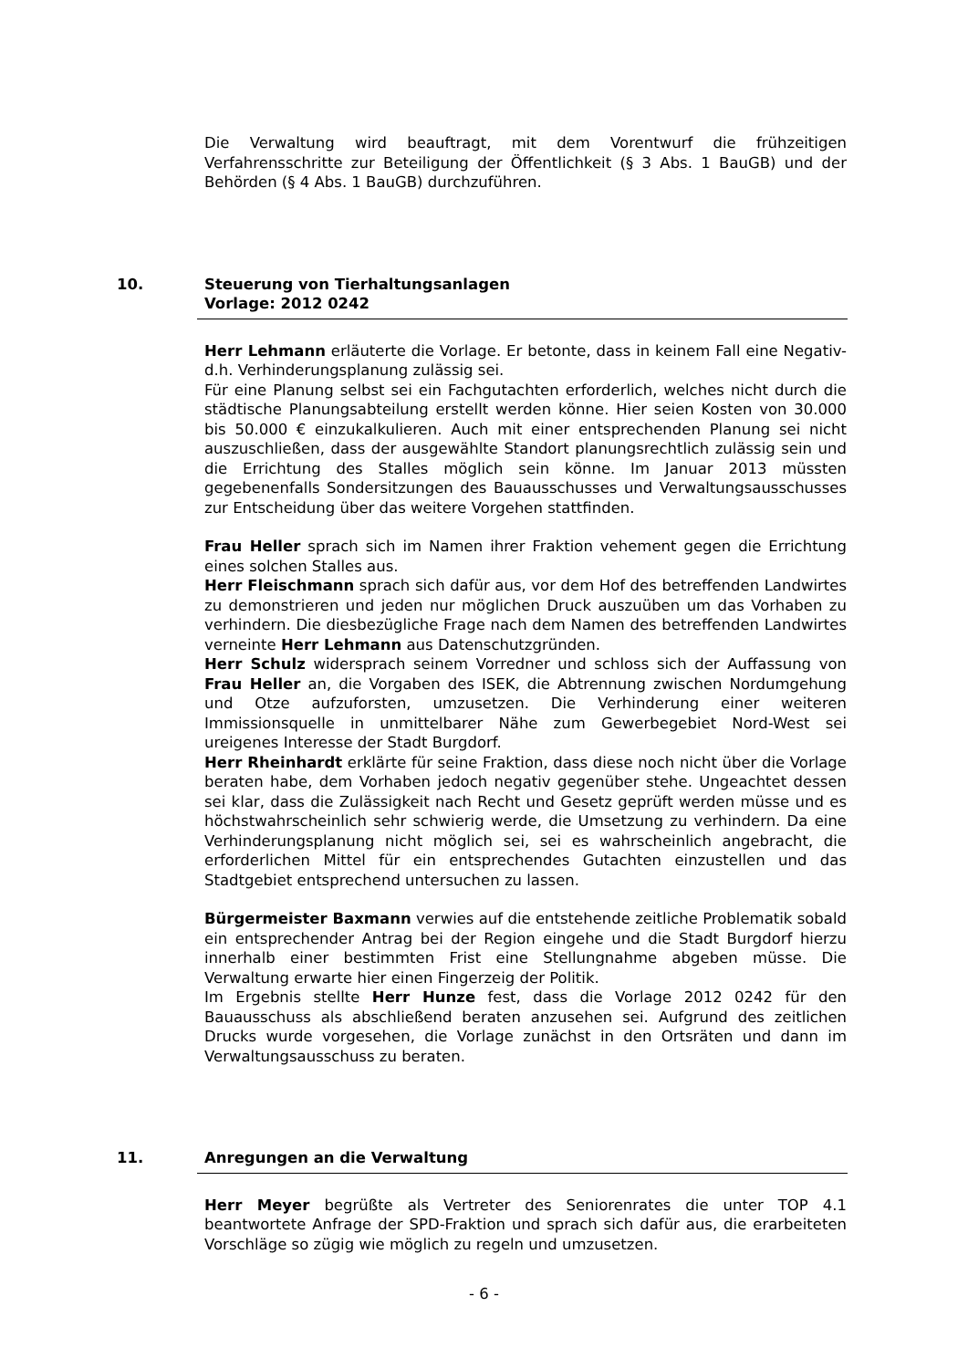Die Verwaltung wird beauftragt, mit dem Vorentwurf die frühzeitigen Verfahrensschritte zur Beteiligung der Öffentlichkeit (§ 3 Abs. 1 BauGB) und der Behörden (§ 4 Abs. 1 BauGB) durchzuführen.
10. Steuerung von Tierhaltungsanlagen
Vorlage: 2012 0242
Herr Lehmann erläuterte die Vorlage. Er betonte, dass in keinem Fall eine Negativ- d.h. Verhinderungsplanung zulässig sei.
Für eine Planung selbst sei ein Fachgutachten erforderlich, welches nicht durch die städtische Planungsabteilung erstellt werden könne. Hier seien Kosten von 30.000 bis 50.000 € einzukalkulieren. Auch mit einer entsprechenden Planung sei nicht auszuschließen, dass der ausgewählte Standort planungsrechtlich zulässig sein und die Errichtung des Stalles möglich sein könne. Im Januar 2013 müssten gegebenenfalls Sondersitzungen des Bauausschusses und Verwaltungsausschusses zur Entscheidung über das weitere Vorgehen stattfinden.
Frau Heller sprach sich im Namen ihrer Fraktion vehement gegen die Errichtung eines solchen Stalles aus.
Herr Fleischmann sprach sich dafür aus, vor dem Hof des betreffenden Landwirtes zu demonstrieren und jeden nur möglichen Druck auszuüben um das Vorhaben zu verhindern. Die diesbezügliche Frage nach dem Namen des betreffenden Landwirtes verneinte Herr Lehmann aus Datenschutzgründen.
Herr Schulz widersprach seinem Vorredner und schloss sich der Auffassung von Frau Heller an, die Vorgaben des ISEK, die Abtrennung zwischen Nordumgehung und Otze aufzuforsten, umzusetzen. Die Verhinderung einer weiteren Immissionsquelle in unmittelbarer Nähe zum Gewerbegebiet Nord-West sei ureigenes Interesse der Stadt Burgdorf.
Herr Rheinhardt erklärte für seine Fraktion, dass diese noch nicht über die Vorlage beraten habe, dem Vorhaben jedoch negativ gegenüber stehe. Ungeachtet dessen sei klar, dass die Zulässigkeit nach Recht und Gesetz geprüft werden müsse und es höchstwahrscheinlich sehr schwierig werde, die Umsetzung zu verhindern. Da eine Verhinderungsplanung nicht möglich sei, sei es wahrscheinlich angebracht, die erforderlichen Mittel für ein entsprechendes Gutachten einzustellen und das Stadtgebiet entsprechend untersuchen zu lassen.
Bürgermeister Baxmann verwies auf die entstehende zeitliche Problematik sobald ein entsprechender Antrag bei der Region eingehe und die Stadt Burgdorf hierzu innerhalb einer bestimmten Frist eine Stellungnahme abgeben müsse. Die Verwaltung erwarte hier einen Fingerzeig der Politik.
Im Ergebnis stellte Herr Hunze fest, dass die Vorlage 2012 0242 für den Bauausschuss als abschließend beraten anzusehen sei. Aufgrund des zeitlichen Drucks wurde vorgesehen, die Vorlage zunächst in den Ortsräten und dann im Verwaltungsausschuss zu beraten.
11. Anregungen an die Verwaltung
Herr Meyer begrüßte als Vertreter des Seniorenrates die unter TOP 4.1 beantwortete Anfrage der SPD-Fraktion und sprach sich dafür aus, die erarbeiteten Vorschläge so zügig wie möglich zu regeln und umzusetzen.
- 6 -